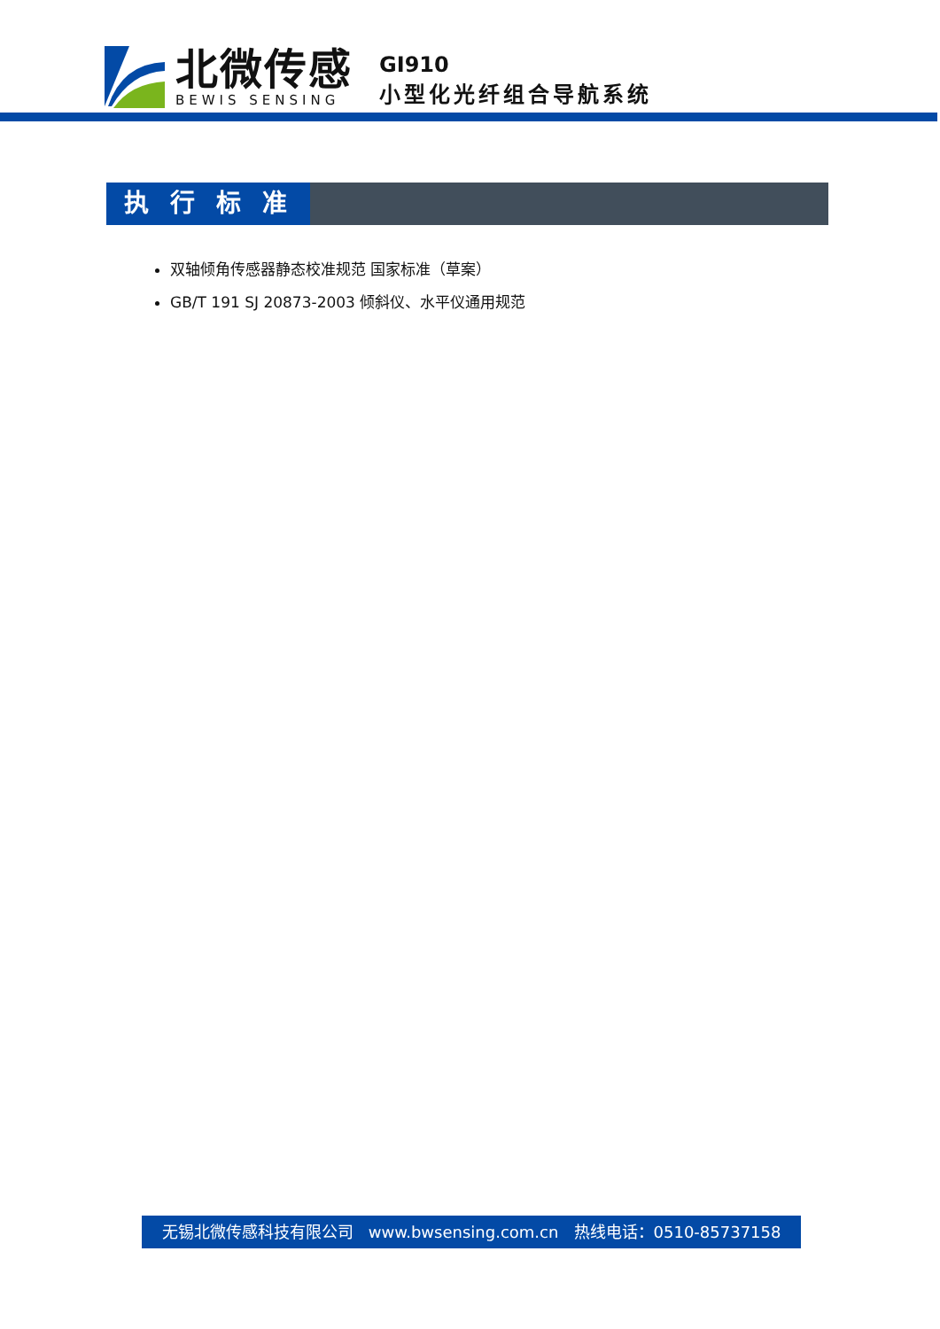北微传感
BEWIS SENSING
GI910
小型化光纤组合导航系统
执行标准
双轴倾角传感器静态校准规范 国家标准（草案）
GB/T 191 SJ 20873-2003 倾斜仪、水平仪通用规范
无锡北微传感科技有限公司 www.bwsensing.com.cn 热线电话：0510-85737158